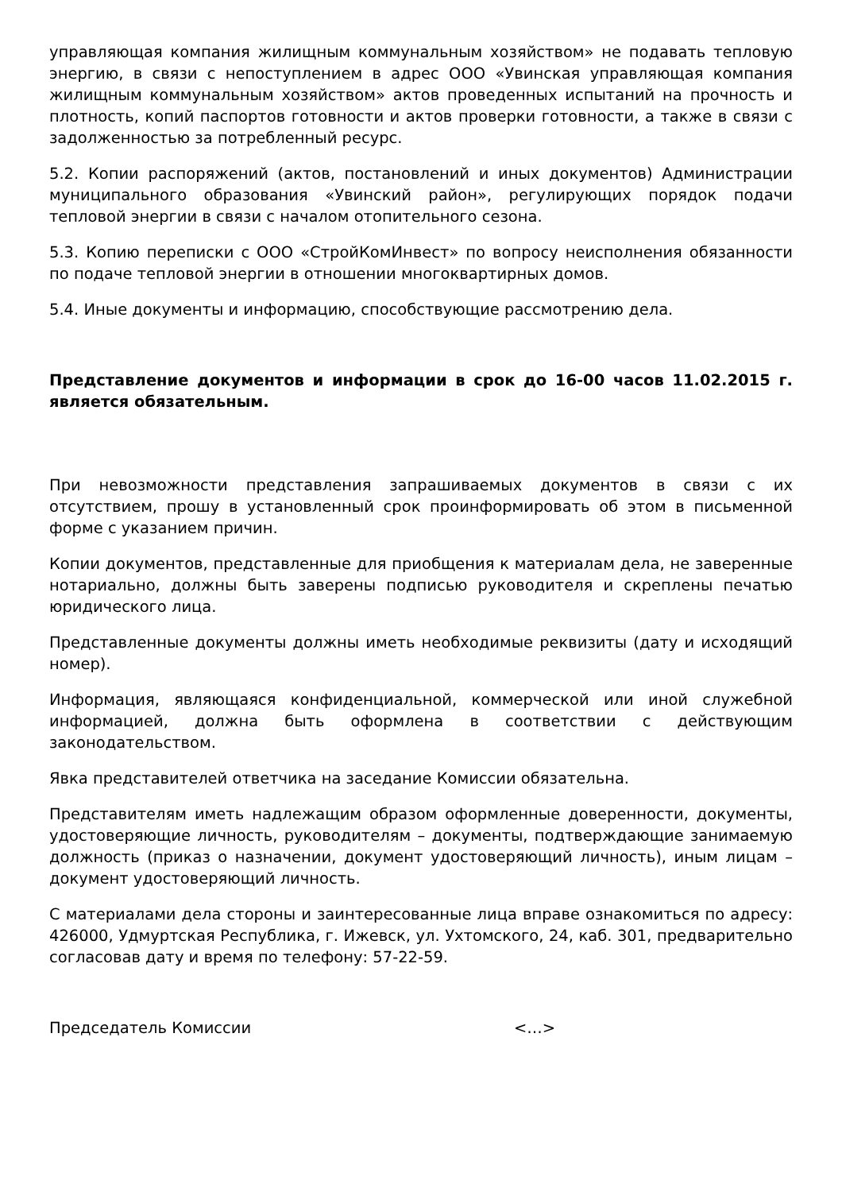управляющая компания жилищным коммунальным хозяйством» не подавать тепловую энергию, в связи с непоступлением в адрес ООО «Увинская управляющая компания жилищным коммунальным хозяйством» актов проведенных испытаний на прочность и плотность, копий паспортов готовности и актов проверки готовности, а также в связи с задолженностью за потребленный ресурс.
5.2. Копии распоряжений (актов, постановлений и иных документов) Администрации муниципального образования «Увинский район», регулирующих порядок подачи тепловой энергии в связи с началом отопительного сезона.
5.3. Копию переписки с ООО «СтройКомИнвест» по вопросу неисполнения обязанности по подаче тепловой энергии в отношении многоквартирных домов.
5.4. Иные документы и информацию, способствующие рассмотрению дела.
Представление документов и информации в срок до 16-00 часов 11.02.2015 г. является обязательным.
При невозможности представления запрашиваемых документов в связи с их отсутствием, прошу в установленный срок проинформировать об этом в письменной форме с указанием причин.
Копии документов, представленные для приобщения к материалам дела, не заверенные нотариально, должны быть заверены подписью руководителя и скреплены печатью юридического лица.
Представленные документы должны иметь необходимые реквизиты (дату и исходящий номер).
Информация, являющаяся конфиденциальной, коммерческой или иной служебной информацией, должна быть оформлена в соответствии с действующим законодательством.
Явка представителей ответчика на заседание Комиссии обязательна.
Представителям иметь надлежащим образом оформленные доверенности, документы, удостоверяющие личность, руководителям – документы, подтверждающие занимаемую должность (приказ о назначении, документ удостоверяющий личность), иным лицам – документ удостоверяющий личность.
С материалами дела стороны и заинтересованные лица вправе ознакомиться по адресу: 426000, Удмуртская Республика, г. Ижевск, ул. Ухтомского, 24, каб. 301, предварительно согласовав дату и время по телефону: 57-22-59.
Председатель Комиссии <…>